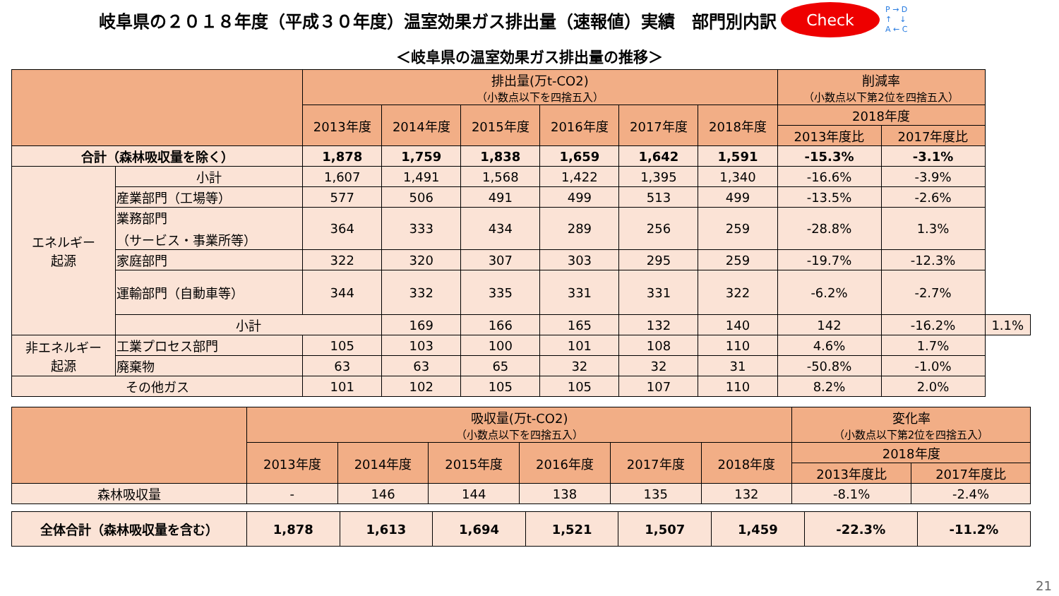岐阜県の２０１８年度（平成３０年度）温室効果ガス排出量（速報値）実績　部門別内訳
Check
P → D
↑　↓
A ← C
＜岐阜県の温室効果ガス排出量の推移＞
| | | 排出量(万t-CO2) （小数点以下を四捨五入） | | | | | | 削減率 （小数点以下第2位を四捨五入） | | |
| --- | --- | --- | --- | --- | --- | --- | --- | --- | --- | --- |
| | | 2013年度 | 2014年度 | 2015年度 | 2016年度 | 2017年度 | 2018年度 | 2018年度 | | |
| | | | | | | | | 2013年度比 | 2017年度比 | |
| 合計（森林吸収量を除く） | | 1,878 | 1,759 | 1,838 | 1,659 | 1,642 | 1,591 | -15.3% | -3.1% | |
| エネルギー 起源 | 小計 | 1,607 | 1,491 | 1,568 | 1,422 | 1,395 | 1,340 | -16.6% | -3.9% | |
| | 産業部門（工場等） | 577 | 506 | 491 | 499 | 513 | 499 | -13.5% | -2.6% | |
| | 業務部門 （サービス・事業所等） | 364 | 333 | 434 | 289 | 256 | 259 | -28.8% | 1.3% | |
| | 家庭部門 | 322 | 320 | 307 | 303 | 295 | 259 | -19.7% | -12.3% | |
| | 運輸部門（自動車等） | 344 | 332 | 335 | 331 | 331 | 322 | -6.2% | -2.7% | |
| | 小計 | | 169 | 166 | 165 | 132 | 140 | 142 | -16.2% | 1.1% |
| 非エネルギー 起源 | 工業プロセス部門 | 105 | 103 | 100 | 101 | 108 | 110 | 4.6% | 1.7% | |
| | 廃棄物 | 63 | 63 | 65 | 32 | 32 | 31 | -50.8% | -1.0% | |
| その他ガス | | 101 | 102 | 105 | 105 | 107 | 110 | 8.2% | 2.0% | |
| | 吸収量(万t-CO2) （小数点以下を四捨五入） | | | | | | 変化率 （小数点以下第2位を四捨五入） | |
| --- | --- | --- | --- | --- | --- | --- | --- | --- |
| | 2013年度 | 2014年度 | 2015年度 | 2016年度 | 2017年度 | 2018年度 | 2018年度 | |
| | | | | | | | 2013年度比 | 2017年度比 |
| 森林吸収量 | - | 146 | 144 | 138 | 135 | 132 | -8.1% | -2.4% |
| 全体合計（森林吸収量を含む） | 1,878 | 1,613 | 1,694 | 1,521 | 1,507 | 1,459 | -22.3% | -11.2% |
21